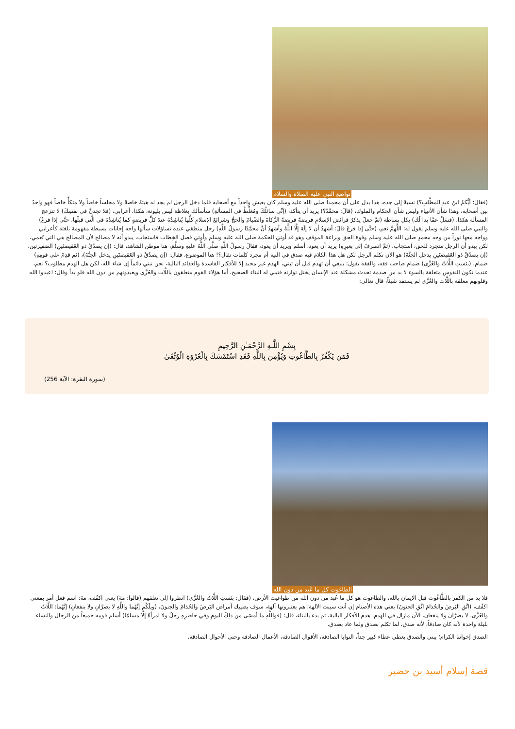تواضع النبي عليه الصلاة والسلام
(فقالَ: أيُّكمُ ابنُ عبدِ المطَّلبِ؟) نسبةً إلى جده، هذا يدل على أن محمداً صلى الله عليه وسلم كان يعيش واحداً مع أصحابه فلما دخل الرجل لم يجد له هيئةً خاصةً ولا مجلساً خاصاً ولا متكأً خاصاً فهو واحدٌ بين أصحابه، وهذا شأن الأنبياء وليس شأن الحكام والملوك، (قالَ: محمَّدٌ؟) يريد أن يتأكد، (إنِّي سائلُكَ ومُغلِّظٌ في المسألةِ) سأسألك بغلاظة ليس بليونة، هكذا، أعرابي، (فلا تجدنَّ في نفسِكَ) لا تنزعج المسألة هكذا، (فسَلْ عمَّا بدا لَكَ) بكل بساطة (ثمَّ جعلَ يذكرُ فرائضَ الإسلامِ فريضةً فريضةً الزَّكاةَ والصِّيامَ والحجَّ وشرائعَ الإسلامِ كلَّها يُناشِدُهُ عندَ كلِّ فريضةٍ كما يُناشِدُهُ في الَّتي قبلَها، حتَّى إذا فرغَ) والنبي صلى الله عليه وسلم يقول له: اللَّهمَّ نعم، (حتَّى إذا فرغَ قالَ: أشهدُ أن لا إلَهَ إلَّا اللَّهُ وأشهدُ أنَّ محمَّدًا رسولُ اللَّهِ) رجل منطقي عنده تساؤلات سألها واجه إجابات بسيطة مفهومة بلغته كأعرابي وواجه معها نوراً من وجه محمدٍ صلى الله عليه وسلم وقوة الحق وبراعة الموقف وهو قد أوتيَ الحكمة صلى الله عليه وسلم وأوتيَ فصل الخِطاب فاستجاب، يبدو أنه لا مصالح لأن المصالح هي التي تُعمي، لكن يبدو أن الرجل متجرد للحق، استجاب، (ثمَّ انصرفَ إلى بعيرِهِ) يريد أن يعود، أسلم ويريد أن يعود، فقالَ رسولُ اللَّهِ صلَّى اللَّهُ عليهِ وسلَّمَ، هنا موطن الشاهد، قال: (إن يصدُقْ ذو العَقيصتَينِ) الضفيرتين، (إن يصدُقْ ذو العَقيصتَينِ يدخل الجنَّةَ) هو الآن تكلم الرجل لكن هل هذا الكلام فيه صدق في النية أم مجرد كلمات تقال؟! هنا الموضوع، فقال: (إن يصدُقْ ذو العَقيصتَينِ يدخل الجنَّةَ)، (ثم قدِمَ على قومِهِ) ضمام، (بئستِ اللَّاتُ والعُزَّى) ضمام صاحب فقه، والفقه يقول: ينبغي أن تهدم قبل أن تبني، الهدم غير محبذ إلا للأفكار الفاسدة والعقائد البالية، نحن نبني دائماً إن شاء الله، لكن هل الهدم مطلوب؟ نعم، عندما تكون النفوس متعلقة بالسوء لا بد من صدمة تحدث مشكلة عند الإنسان يختل توازنه فتبني له البناء الصحيح، أما هؤلاء القوم متعلقون باللَّات والعُزَّى ويعبدونهم من دون الله فلو بدأ وقال: اعبدوا الله وقلوبهم معلقة باللَّات والعُزَّى لم يستفد شيئاً، قال تعالى:
بِسْمِ اللَّـهِ الرَّحْمَـٰنِ الرَّحِيمِ
فَمَن يَكْفُرْ بِالطَّاغُوتِ وَيُؤْمِن بِاللَّهِ فَقَدِ اسْتَمْسَكَ بِالْعُرْوَةِ الْوُثْقَىٰ
(سورة البقرة: الآية 256)
الطاغوت كل ما عُبد من دون الله
فلا بد من الكفر بالطَّاغُوت قبل الإيمان بالله، والطاغوت هو كل ما عُبد من دون الله من طواغيت الأرض، (فقال: بئستِ اللَّاتُ والعُزَّى) انظروا إلى تعلقهم (قالوا: مَهْ) يعني اكفُف، مَهْ: اسم فعل أمر بمعنى اكفُف، (اتَّقِ البَرصَ والجُذامَ اتَّقِ الجنونَ) يعني هذه الأصنام إن أنت سببت الآلهة؛ هم يعتبرونها آلهة، سوف يصيبك أمراض البَرصَ والجُذامَ والجنونَ، (ويلَكُم إنَّهُما واللَّهِ لا يضرَّانِ ولا ينفعانِ) إنَّهُما: اللَّاتُ والعُزَّى، لا يضرَّان ولا ينفعان، الآن مازال في الهدم، هدم الأفكار البالية، ثم بدء بالبناء، قال: (فواللَّهِ ما أمسَى من ذلِكَ اليومِ وفي حاضرِهِ رجلٌ ولا امرأةٌ إلَّا مسلمًا) أسلم قومه جميعاً من الرجال والنساء بليلة واحدة لأنه كان صادقاً، لأنه صدق، لما تكلم بصدق ولما عاد بصدق.
الصدق إخواننا الكرام؛ يبني والصدق يعطي عطاء كبير جداً، النوايا الصادقة، الأقوال الصادقة، الأعمال الصادقة وحتى الأحوال الصادقة.
قصة إسلام أسيد بن حضير